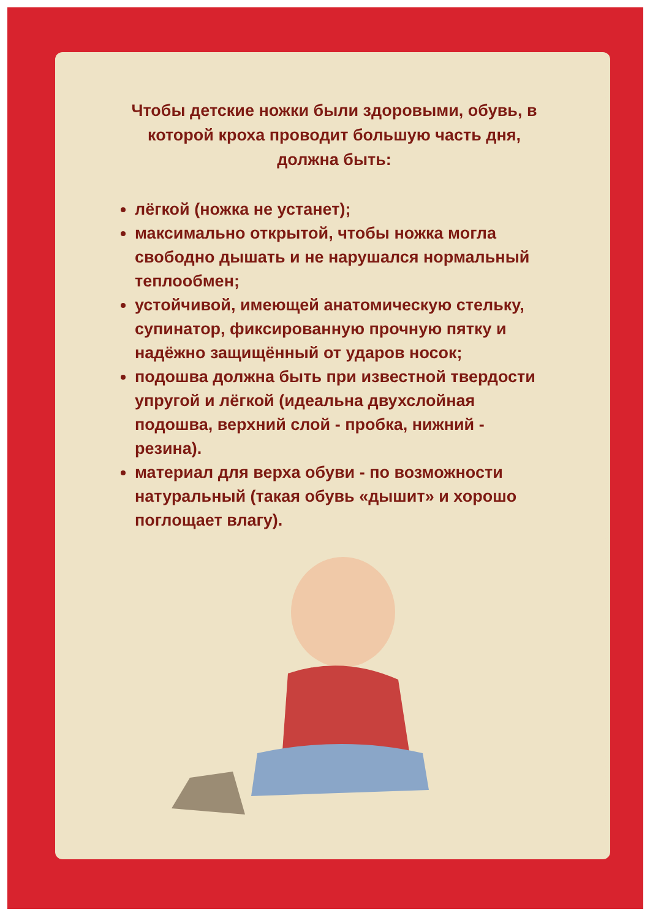Чтобы детские ножки были здоровыми, обувь, в которой кроха проводит большую часть дня, должна быть:
лёгкой (ножка не устанет);
максимально открытой, чтобы ножка могла свободно дышать и не нарушался нормальный теплообмен;
устойчивой, имеющей анатомическую стельку, супинатор, фиксированную прочную пятку и надёжно защищённый от ударов носок;
подошва должна быть при известной твердости упругой и лёгкой (идеальна двухслойная подошва, верхний слой - пробка, нижний - резина).
материал для верха обуви - по возможности натуральный (такая обувь «дышит» и хорошо поглощает влагу).